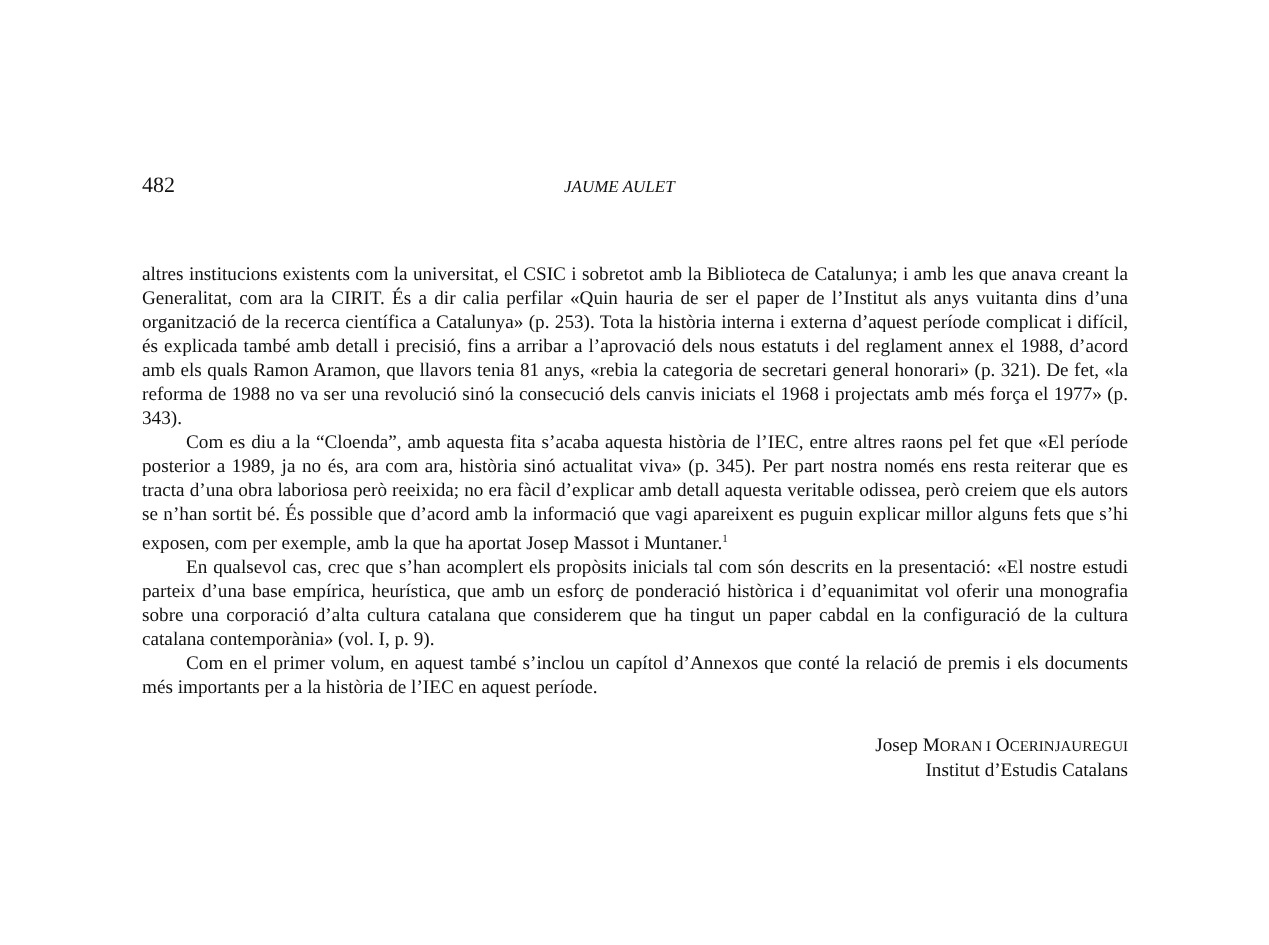482 JAUME AULET
altres institucions existents com la universitat, el CSIC i sobretot amb la Biblioteca de Catalunya; i amb les que anava creant la Generalitat, com ara la CIRIT. És a dir calia perfilar «Quin hauria de ser el paper de l’Institut als anys vuitanta dins d’una organització de la recerca científica a Catalunya» (p. 253). Tota la història interna i externa d’aquest període complicat i difícil, és explicada també amb detall i precisió, fins a arribar a l’aprovació dels nous estatuts i del reglament annex el 1988, d’acord amb els quals Ramon Aramon, que llavors tenia 81 anys, «rebia la categoria de secretari general honorari» (p. 321). De fet, «la reforma de 1988 no va ser una revolució sinó la consecució dels canvis iniciats el 1968 i projectats amb més força el 1977» (p. 343).
Com es diu a la “Cloenda”, amb aquesta fita s’acaba aquesta història de l’IEC, entre altres raons pel fet que «El període posterior a 1989, ja no és, ara com ara, història sinó actualitat viva» (p. 345). Per part nostra només ens resta reiterar que es tracta d’una obra laboriosa però reeixida; no era fàcil d’explicar amb detall aquesta veritable odissea, però creiem que els autors se n’han sortit bé. És possible que d’acord amb la informació que vagi apareixent es puguin explicar millor alguns fets que s’hi exposen, com per exemple, amb la que ha aportat Josep Massot i Muntaner.<sup>1</sup>
En qualsevol cas, crec que s’han acomplert els propòsits inicials tal com són descrits en la presentació: «El nostre estudi parteix d’una base empírica, heurística, que amb un esforç de ponderació històrica i d’equanimitat vol oferir una monografia sobre una corporació d’alta cultura catalana que considerem que ha tingut un paper cabdal en la configuració de la cultura catalana contemporània» (vol. I, p. 9).
Com en el primer volum, en aquest també s’inclou un capítol d’Annexos que conté la relació de premis i els documents més importants per a la història de l’IEC en aquest període.
Josep MORAN I OCERINJAUREGUI
Institut d’Estudis Catalans